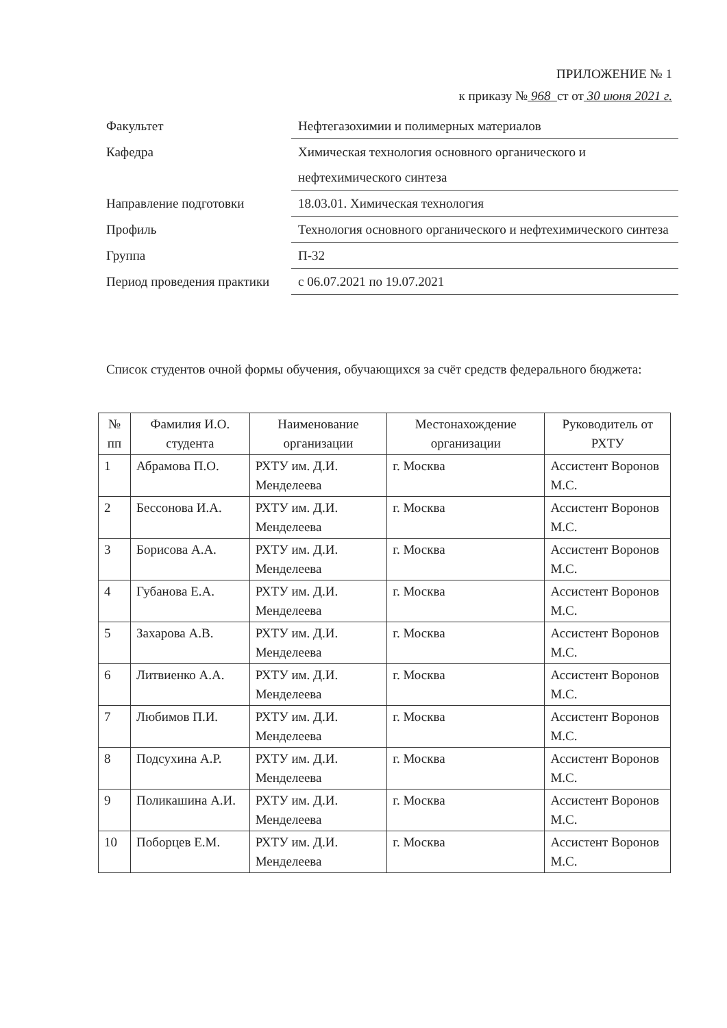ПРИЛОЖЕНИЕ № 1
к приказу № 968 ст от 30 июня 2021 г.
| Факультет | Нефтегазохимии и полимерных материалов |
| Кафедра | Химическая технология основного органического и нефтехимического синтеза |
| Направление подготовки | 18.03.01. Химическая технология |
| Профиль | Технология основного органического и нефтехимического синтеза |
| Группа | П-32 |
| Период проведения практики | с 06.07.2021 по 19.07.2021 |
Список студентов очной формы обучения, обучающихся за счёт средств федерального бюджета:
| № пп | Фамилия И.О. студента | Наименование организации | Местонахождение организации | Руководитель от РХТУ |
| --- | --- | --- | --- | --- |
| 1 | Абрамова П.О. | РХТУ им. Д.И. Менделеева | г. Москва | Ассистент Воронов М.С. |
| 2 | Бессонова И.А. | РХТУ им. Д.И. Менделеева | г. Москва | Ассистент Воронов М.С. |
| 3 | Борисова А.А. | РХТУ им. Д.И. Менделеева | г. Москва | Ассистент Воронов М.С. |
| 4 | Губанова Е.А. | РХТУ им. Д.И. Менделеева | г. Москва | Ассистент Воронов М.С. |
| 5 | Захарова А.В. | РХТУ им. Д.И. Менделеева | г. Москва | Ассистент Воронов М.С. |
| 6 | Литвиенко А.А. | РХТУ им. Д.И. Менделеева | г. Москва | Ассистент Воронов М.С. |
| 7 | Любимов П.И. | РХТУ им. Д.И. Менделеева | г. Москва | Ассистент Воронов М.С. |
| 8 | Подсухина А.Р. | РХТУ им. Д.И. Менделеева | г. Москва | Ассистент Воронов М.С. |
| 9 | Поликашина А.И. | РХТУ им. Д.И. Менделеева | г. Москва | Ассистент Воронов М.С. |
| 10 | Поборцев Е.М. | РХТУ им. Д.И. Менделеева | г. Москва | Ассистент Воронов М.С. |